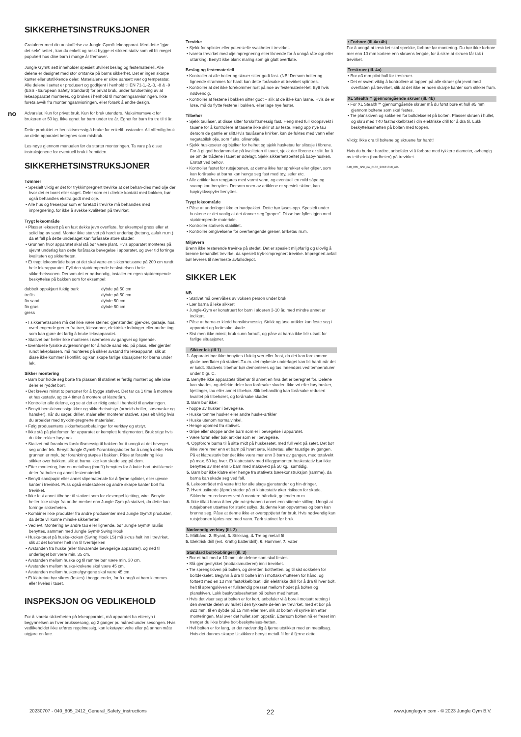no
SIKKERHETSINSTRUKSJONER
Gratulerer med din anskaffelse av Jungle Gym® lekeapparat. Med dette “gjør det selv” settet , kan du enkelt og raskt bygge et sikkert stativ som vil bli meget populært hos dine barn i mange år fremover.
Jungle Gym® sett inneholder spesielt utviklet beslag og festemateriell. Alle delene er designet med stor omtanke på barns sikkerhet. Det er ingen skarpe kanter eller utstikkende deler. Materialene er sikre uansett vær og temperatur. Alle delene i settet er produsert og godkjent i henhold til EN 71-1,-2,-3, -8 & -9 (ESS - European Safety Standard) for privat bruk, under forutsetning av at lekeapparatet monteres, og brukes i henhold til monteringsanvisningen. Ikke foreta avvik fra monteringsanvisningen, eller forsøk å endre design.
Advarsler. Kun for privat bruk. Kun for bruk utendørs. Maksimumsvekt for brukeren er 50 kg. Ikke egnet for barn under tre år. Egnet for barn fra tre til ti år.
Dette produktet er hensiktsmessig å bruke for enkelthusstander. All offentlig bruk av dette apparatet betegnes som misbruk.
Les nøye gjennom manualen før du starter monteringen. Ta vare på disse instruksjonene for eventuell bruk i fremtiden.
SIKKERHETSINSTRUKSJONER
Tømmer
• Spesielt viktig er det for trykkimpregnert trevirke at det behan-dles med olje der hvor det er boret eller saget. Deler som er i direkte kontakt med bakken, bør også behandles ekstra godt med olje.
• Alle hus og fresespor som er foretatt i trevirke må behandles med impregnering, for ikke å svekke kvaliteten på trevirket.
Trygt lekeområde
• Plasser lekesett på en fast dekke jevn overflate, for eksempel gress eller et solid lag av sand. Monter ikke stativet på hardt underlag (betong, asfalt m.m.) da et fall på dette underlaget kan forårsake store skader.
• Grunnen hvor apparatet skal stå bør være plant. Hvis apparatet monteres på ujevnt underlag kan dette forårsake bevegelse i apparatet, og over tid forringe kvaliteten og sikkerheten.
• Et trygt lekeområde betyr at det skal være en sikkerhetssone på 200 cm rundt hele lekeapparatet. Fyll den støtdempende beskyttelsen i hele sikkerhetssonen. Dersom det er nødvendig, installer en egen støtdempende beskyttelse på bakken som for eksempel:
| dobbelt oppskjært fuktig bark | dybde på 50 cm |
| treflis | dybde på 50 cm |
| fin sand | dybde 50 cm |
| fin grus | dybde 50 cm |
| gress | |
• I sikkerhetssonen må det ikke være steiner, gjenstander, gjer-der, garasje, hus, overhengende grener fra trær, klessnorer, elektriske ledninger eller andre ting som kan gjøre det farlig å bruke lekeapparatet.
• Stativet bør heller ikke monteres i nærheten av gangvei og lignende.
• Eventuelle fysiske avgrensninger for å holde sand etc. på plass, eller gjerder rundt lekeplassen, må monteres på sikker avstand fra lekeapparat, slik at disse ikke kommer i konflikt, og kan skape farlige situasjoner for barna under lek.
Sikker montering
• Barn bør holde seg borte fra plassen til stativet er ferdig montert og alle løse deler er ryddet bort.
• Det kreves minst to personer for å bygge stativet. Det tar ca 1 time å montere et huskestativ, og ca 4 timer å montere et klatretårn.
• Kontroller alle delene, og se at det er riktig antall i henhold til anvisningen.
• Benytt hensiktsmessige klær og sikkerhetsutstyr (arbeids-briller, støvmaske og hansker), når du sager, driller, maler eller monterer stativet, spesielt viktig hvis du arbeider med trykkim-pregnerte materialer.
• Følg produsentens sikkerhetsanbefalinger for verktøy og utstyr.
• Ikke stå på plattfomen før apparatet er komplett ferdigmontert. Bruk stige hvis du ikke rekker høyt nok.
• Stativet må forankres forskriftsmessig til bakken for å unngå at det beveger seg under lek. Benytt Jungle Gym® Forankringsbolter for å unngå dette. Hvis grunnen er myk, bør forankring støpes i bakken. Påse at forankring ikke stikker over bakken, slik at barna ikke kan skade seg på dem.
• Etter montering, bør en metallsag (baufil) benyttes for å kutte bort utstikkende deler fra bolter og annet festemateriell.
• Benytt sandpapir eller annet slipemateriale for å fjerne splinter, eller ujevne kanter i trevirket. Puss også endestokker og andre skarpe kanter bort fra trevirket.
• Ikke fest annet tilbehør til stativet som for eksempel kjetting, wire. Benytte heller ikke utstyr fra andre merker enn Jungle Gym på stativet, da dette kan forringe sikkerheten.
• Kombiner ikke produkter fra andre produsenter med Jungle Gym® produkter, da dette vil kunne minske sikkerheten.
• Ved evt. Montering av andre tau eller lignende, bør Jungle Gym® Taulås benyttes, sammen med Jungle Gym® Swing Hook.
• Huske-tauet på huske-kroken (Swing Hook LS) må skrus helt inn i trevirket, slik at det kommer helt inn til tverrbjelken
• Avstanden fra huske (eller tilsvarende bevegelige apparater), og ned til underlaget bør være min. 35 cm.
• Avstanden mellom huske og til ramme bør være min. 30 cm.
• Avstanden mellom huske-krokene skal være 45 cm.
• Avstanden mellom huskene/gyngene skal være 45 cm.
• Et klatretau bør sikres (festes) i begge ender, for å unngå at barn klemmes eller kveles i tauet.
INSPEKSJON OG VEDLIKEHOLD
For å ivareta sikkerheten på lekeapparatet, må apparatet ha ettersyn i begynnelsen av hver brukssesong, og 2 ganger pr. måned under sesongen. Hvis vedlikeholdet ikke utføres regelmessig, kan leketøyet velte eller på annen måte utgjøre en fare.
Trevirke
• Sjekk for splinter eller potensielle svakheter i trevirket.
• Ivareta trevirket med oljeimpregnering eller liknende for å unngå råte og/ eller uttørking. Benytt ikke blank maling som gir glatt overflate.
Beslag og festemateriell
• Kontroller at alle bolter og skruer sitter godt fast. (NB! Dersom bolter og lignende strammes for hardt kan dette forårsake at trevirket splintres.
• Kontroller at det ikke forekommer rust på noe av festemateriel-let. Bytt hvis nødvendig.
• Kontroller at festene i bakken sitter godt – slik at de ikke kan løsne. Hvis de er løse, må du flytte festene i bakken, eller lage nye fester.
Tilbehør
• Sjekk taulåser, at disse sitter forskriftsmessig fast. Heng med full kroppsvekt i tauene for å kontrollere at tauene ikke sklir ut av feste. Heng opp nye tau dersom de gamle er slitt.Hvis taulåsene knirker, kan de fuktes med vann eller vegetabilsk olje, som f.eks. olivenolje.
• Sjekk huskeseter og bjelker for helhet og sjekk husketau for slitasje i fibrene. For å gi god bedømmelse på kvaliteten til tauet, sjekk der fibrene er slitt for å se om de trådene i tauet er ødelagt. Sjekk sikkerhetsbeltet på baby-husken. Erstatt ved behov.
• Kontroller festet for rutsjebanen, at denne ikke har sprekker eller gliper, som kan forårsake at barna kan henge seg fast med tøy, seler etc.
• Alle artikler kan rengjøres med varmt vann, og eventuell en mild såpe og svamp kan benyttes. Dersom noen av artiklene er spesielt skitne, kan høytrykksspyler benyttes.
Trygt lekeområde
• Påse at underlaget ikke er hardpakket. Dette bør løses opp. Spesielt under huskene er det vanlig at det danner seg “groper”. Disse bør fylles igjen med støtdempende materiale.
• Kontroller stativets stabilitet.
• Kontroller omgivelsene for overhengende grener, tørketau m.m.
Miljøvern
Brenn ikke resterende trevirke på stedet. Det er spesielt miljøfarlig og ulovlig å brenne behandlet trevirke, da spesielt tryk-kimpregnert trevirke. Impregnert avfall bør leveres til nærmeste avfallsdepot.
SIKKER LEK
NB
• Stativet må overvåkes av voksen person under bruk.
• Lær barna å leke sikkert
• Jungle-Gym er konstruert for barn i alderen 3-10 år, med mindre annet er indikert.
• Påse at barna er kledd hensiktsmessig. Strikk og løse artikler kan feste seg i apparatet og forårsake skade.
• Sist men ikke minst; bruk sunn fornuft, og påse at barna ikke blir utsatt for farlige situasjoner.
Sikker lek (ill 1)
1. Apparatet bør ikke benyttes i fuktig vær eller frost, da det kan forekomme glatte overflater på stativet.T.o.m. det mykeste underlaget kan bli hardt når det er kaldt. Stativets tilbehør bør demonteres og tas Innendørs ved temperaturer under 0 gr. C.
2. Benytte ikke apparatets tilbehør til annet en hva det er beregnet for. Delene kan skades, og defekte deler kan forårsake skader. Ikke vri eller bøy husker, kjettinger, tau eller annet tilbehør. Slik behandling kan forårsake redusert kvalitet på tilbehøret, og forårsake skader.
3. Barn bør ikke:
• hoppe av husker i bevegelse.
• Huske tomme husker eller andre huske-artikler
• Huske utenom normalvinkel.
• Henge opp/ned fra stativet.
• Gripe eller stoppe andre barn som er i bevegelse i apparatet.
• Være foran eller bak artikler som er i bevegelse.
4. Oppfordre barna til å sitte midt på huskesetet, med full vekt på setet. Det bør ikke være mer enn et barn på hvert sete, klatretau, eller taustige av gangen. På et klatrestativ bør det ikke være mer enn 3 barn av gangen, med totalvekt på max. 50 kg. hver. Et klatrestativ med tilleggsmontert huskestativ bør ikke benyttes av mer enn 5 barn med maksvekt på 50 kg., samtidig.
5. Barn bør ikke klatre eller henge fra stativets bærekonstruksjon (ramme), da barna kan skade seg ved fall.
6. Lekeområdet må være fritt for alle slags gjenstander og hin-dringer.
7. Hvert usikrede (åpne) steder på et klatrestativ øker risikoen for skade. Sikkerheten reduseres ved å montere håndtak, gelender m.m.
8. Ikke tillatt barna å benytte rutsjebanen i annet enn sittende stilling. Unngå at rutsjebanen utsettes for sterkt sollys, da denne kan oppvarmes og barn kan brenne seg. Påse at denne ikke er overoppहetet før bruk. Hvis nødvendig kan rutsjebanen kjøles ned med vann. Tørk stativet før bruk.
Nødvendig verktøy (ill. 2)
1. Målbånd, 2. Blyant, 3. Stikksag, 4. Tre og metall fil
5. Elektrisk drill (evt. Kraftig batteridrill), 6. Hammer, 7. Vater
Standard bolt-koblinger (ill. 3)
• Bor et hull med ø 10 mm i de delene som skal festes.
• Slå gjengestykket (mottaksmutteren) inn i trevirket.
• Tre sprengskiven på bolten, og deretter, bolthetten, og til sist sokkelen for boltdekselet. Begynn å dra til bolten inn i mottaks-mutteren for hånd, og fortsett med en 13 mm fastøkkelbitset i din elektriske drill for å dra til hver bolt, helt til sprengskiven er fullstendig presset mellom hodet på bolten og planskiven. Lukk beskyttelseshetten på bolten med hetten.
• Hvis det viser seg at bolten er for kort, anbefaler vi å bore i motsatt retning i den øverste delen av hullet i den tykkeste de-len av trevirket, med et bor på ø22 mm, til en dybde på 15 mm eller mer, slik at bolten vil synke inn etter monteringen. Mal over det hullet som oppstår. Ettersom bolten nå er freset inn trenger du ikke bruke bolt-beskyttelses-hetten.
• Hvil bolten er for lang, er det nødvendig å fjerne utstikker med en metallsag. Hvis det dannes skarpe Utstikkere benytt metall-fil for å fjerne dette.
• Forbore (ill 4a+4b)
For å unngå at trevirket skal sprekke, forbore før montering. Du bør ikke forbore mer enn 10 mm kortere enn skruens lengde, for å sikre at skruen får tak i trevirket.
Treskruer (ill. 4a)
• Bor ø3 mm pilot-hull for treskruer.
• Det er svært viktig å kontrollere at toppen på alle skruer går jevnt med overflaten på trevirket, slik at det ikke er noen skarpe kanter som stikker fram.
XL Stealth™ gjennomgående skruer (ill. 4b)
• For XL Stealth™ gjennomgående skruer må du først bore et hull ø5 mm gjennom boltene som skal festes.
• Tre planskiven og sokkelen for boltdekselet på bolten. Plasser skruen i hullet, og skru med T40 fastnøkkelbitset i din elektriske drill for å dra til. Lukk beskyttelseshetten på bolten med toppen.
Viktig: Ikke dra til boltene og skruene for hardt!
Hvis du burker hardtre, anbefaler vi å forbore med tykkere diameter, avhengig av tettheten (hardheten) på trevirket.
040_805_GSI_no_0100_20101018_nlA
20230707 - 040_805_2412_General_Safety_instructions 22 www.junglegym.com - © 2023 Jungle Gym B.V.